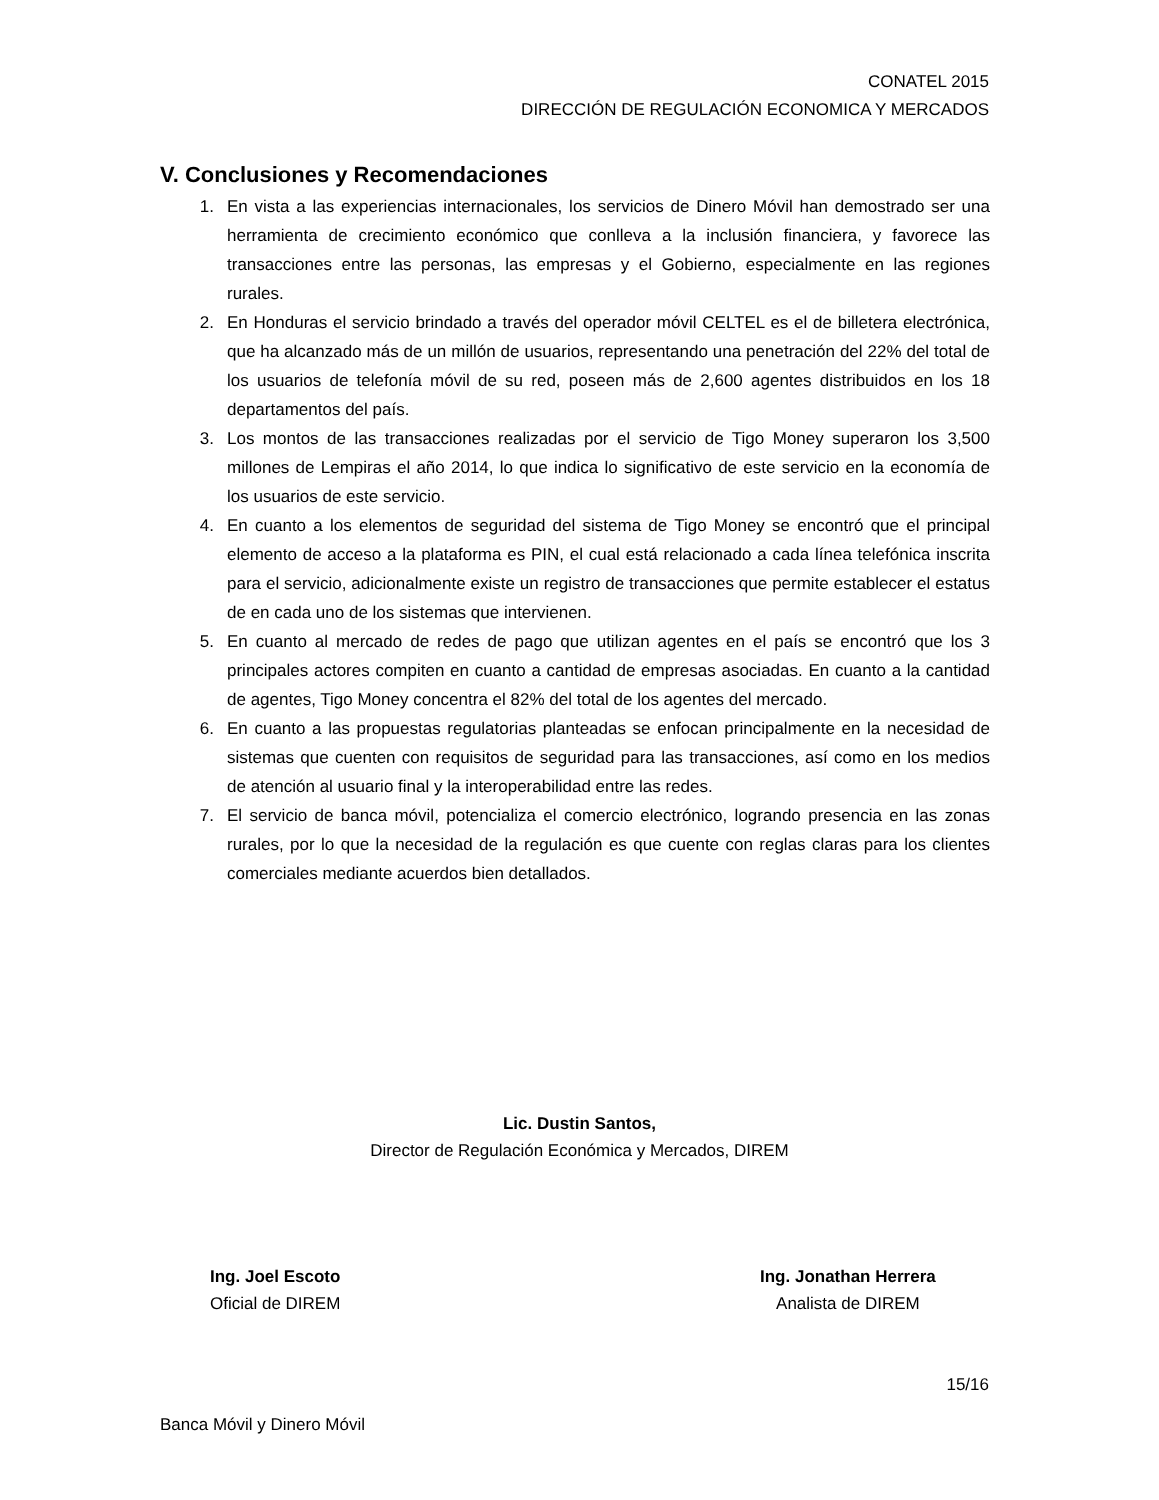CONATEL 2015
DIRECCIÓN DE REGULACIÓN ECONOMICA Y MERCADOS
V. Conclusiones y Recomendaciones
1. En vista a las experiencias internacionales, los servicios de Dinero Móvil han demostrado ser una herramienta de crecimiento económico que conlleva a la inclusión financiera, y favorece las transacciones entre las personas, las empresas y el Gobierno, especialmente en las regiones rurales.
2. En Honduras el servicio brindado a través del operador móvil CELTEL es el de billetera electrónica, que ha alcanzado más de un millón de usuarios, representando una penetración del 22% del total de los usuarios de telefonía móvil de su red, poseen más de 2,600 agentes distribuidos en los 18 departamentos del país.
3. Los montos de las transacciones realizadas por el servicio de Tigo Money superaron los 3,500 millones de Lempiras el año 2014, lo que indica lo significativo de este servicio en la economía de los usuarios de este servicio.
4. En cuanto a los elementos de seguridad del sistema de Tigo Money se encontró que el principal elemento de acceso a la plataforma es PIN, el cual está relacionado a cada línea telefónica inscrita para el servicio, adicionalmente existe un registro de transacciones que permite establecer el estatus de en cada uno de los sistemas que intervienen.
5. En cuanto al mercado de redes de pago que utilizan agentes en el país se encontró que los 3 principales actores compiten en cuanto a cantidad de empresas asociadas. En cuanto a la cantidad de agentes, Tigo Money concentra el 82% del total de los agentes del mercado.
6. En cuanto a las propuestas regulatorias planteadas se enfocan principalmente en la necesidad de sistemas que cuenten con requisitos de seguridad para las transacciones, así como en los medios de atención al usuario final y la interoperabilidad entre las redes.
7. El servicio de banca móvil, potencializa el comercio electrónico, logrando presencia en las zonas rurales, por lo que la necesidad de la regulación es que cuente con reglas claras para los clientes comerciales mediante acuerdos bien detallados.
Lic. Dustin Santos,
Director de Regulación Económica y Mercados, DIREM
Ing. Joel Escoto
Oficial de DIREM
Ing. Jonathan Herrera
Analista de DIREM
15/16
Banca Móvil y Dinero Móvil